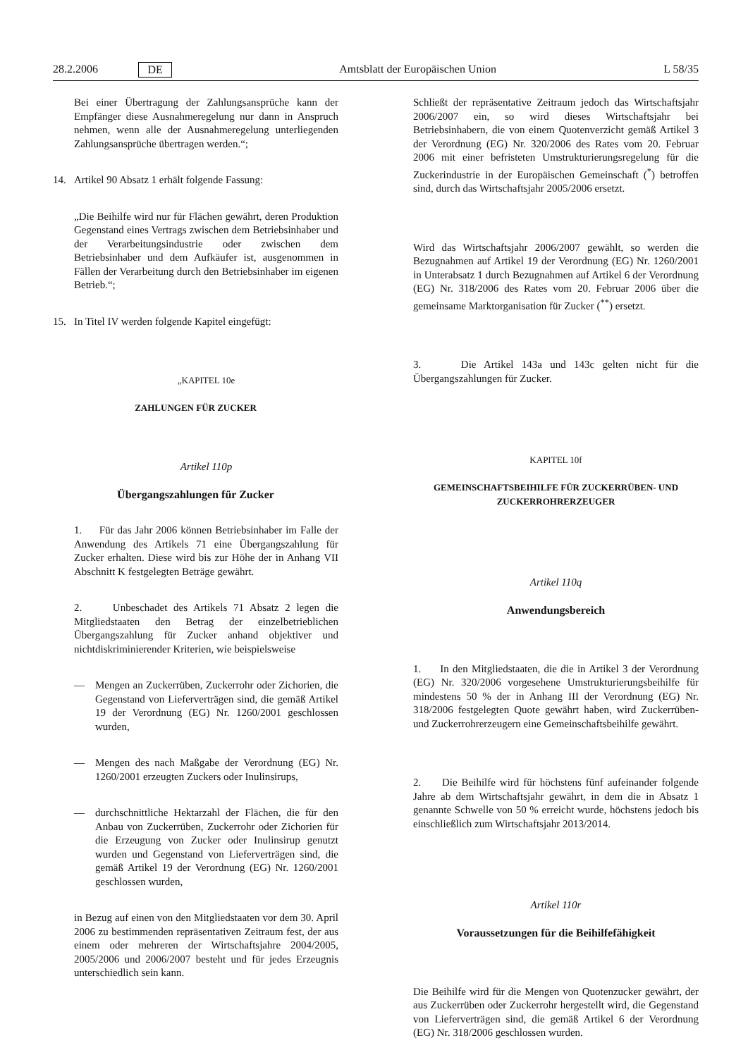28.2.2006 DE Amtsblatt der Europäischen Union L 58/35
Bei einer Übertragung der Zahlungsansprüche kann der Empfänger diese Ausnahmeregelung nur dann in Anspruch nehmen, wenn alle der Ausnahmeregelung unterliegenden Zahlungsansprüche übertragen werden.“;
14. Artikel 90 Absatz 1 erhält folgende Fassung:
„Die Beihilfe wird nur für Flächen gewährt, deren Produktion Gegenstand eines Vertrags zwischen dem Betriebsinhaber und der Verarbeitungsindustrie oder zwischen dem Betriebsinhaber und dem Aufkäufer ist, ausgenommen in Fällen der Verarbeitung durch den Betriebsinhaber im eigenen Betrieb.“;
15. In Titel IV werden folgende Kapitel eingefügt:
„KAPITEL 10e
ZAHLUNGEN FÜR ZUCKER
Artikel 110p
Übergangszahlungen für Zucker
1. Für das Jahr 2006 können Betriebsinhaber im Falle der Anwendung des Artikels 71 eine Übergangszahlung für Zucker erhalten. Diese wird bis zur Höhe der in Anhang VII Abschnitt K festgelegten Beträge gewährt.
2. Unbeschadet des Artikels 71 Absatz 2 legen die Mitgliedstaaten den Betrag der einzelbetrieblichen Übergangszahlung für Zucker anhand objektiver und nichtdiskriminierender Kriterien, wie beispielsweise
— Mengen an Zuckerrüben, Zuckerrohr oder Zichorien, die Gegenstand von Lieferverträgen sind, die gemäß Artikel 19 der Verordnung (EG) Nr. 1260/2001 geschlossen wurden,
— Mengen des nach Maßgabe der Verordnung (EG) Nr. 1260/2001 erzeugten Zuckers oder Inulinsirups,
— durchschnittliche Hektarzahl der Flächen, die für den Anbau von Zuckerrüben, Zuckerrohr oder Zichorien für die Erzeugung von Zucker oder Inulinsirup genutzt wurden und Gegenstand von Lieferverträgen sind, die gemäß Artikel 19 der Verordnung (EG) Nr. 1260/2001 geschlossen wurden,
in Bezug auf einen von den Mitgliedstaaten vor dem 30. April 2006 zu bestimmenden repräsentativen Zeitraum fest, der aus einem oder mehreren der Wirtschaftsjahre 2004/2005, 2005/2006 und 2006/2007 besteht und für jedes Erzeugnis unterschiedlich sein kann.
Schließt der repräsentative Zeitraum jedoch das Wirtschaftsjahr 2006/2007 ein, so wird dieses Wirtschaftsjahr bei Betriebsinhabern, die von einem Quotenverzicht gemäß Artikel 3 der Verordnung (EG) Nr. 320/2006 des Rates vom 20. Februar 2006 mit einer befristeten Umstrukturierungsregelung für die Zuckerindustrie in der Europäischen Gemeinschaft (<sup>*</sup>) betroffen sind, durch das Wirtschaftsjahr 2005/2006 ersetzt.
Wird das Wirtschaftsjahr 2006/2007 gewählt, so werden die Bezugnahmen auf Artikel 19 der Verordnung (EG) Nr. 1260/2001 in Unterabsatz 1 durch Bezugnahmen auf Artikel 6 der Verordnung (EG) Nr. 318/2006 des Rates vom 20. Februar 2006 über die gemeinsame Marktorganisation für Zucker (<sup>**</sup>) ersetzt.
3. Die Artikel 143a und 143c gelten nicht für die Übergangszahlungen für Zucker.
KAPITEL 10f
GEMEINSCHAFTSBEIHILFE FÜR ZUCKERRÜBEN- UND ZUCKERROHRERZEUGER
Artikel 110q
Anwendungsbereich
1. In den Mitgliedstaaten, die die in Artikel 3 der Verordnung (EG) Nr. 320/2006 vorgesehene Umstrukturierungsbeihilfe für mindestens 50 % der in Anhang III der Verordnung (EG) Nr. 318/2006 festgelegten Quote gewährt haben, wird Zuckerrüben- und Zuckerrohrerzeugern eine Gemeinschaftsbeihilfe gewährt.
2. Die Beihilfe wird für höchstens fünf aufeinander folgende Jahre ab dem Wirtschaftsjahr gewährt, in dem die in Absatz 1 genannte Schwelle von 50 % erreicht wurde, höchstens jedoch bis einschließlich zum Wirtschaftsjahr 2013/2014.
Artikel 110r
Voraussetzungen für die Beihilfefähigkeit
Die Beihilfe wird für die Mengen von Quotenzucker gewährt, der aus Zuckerrüben oder Zuckerrohr hergestellt wird, die Gegenstand von Lieferverträgen sind, die gemäß Artikel 6 der Verordnung (EG) Nr. 318/2006 geschlossen wurden.